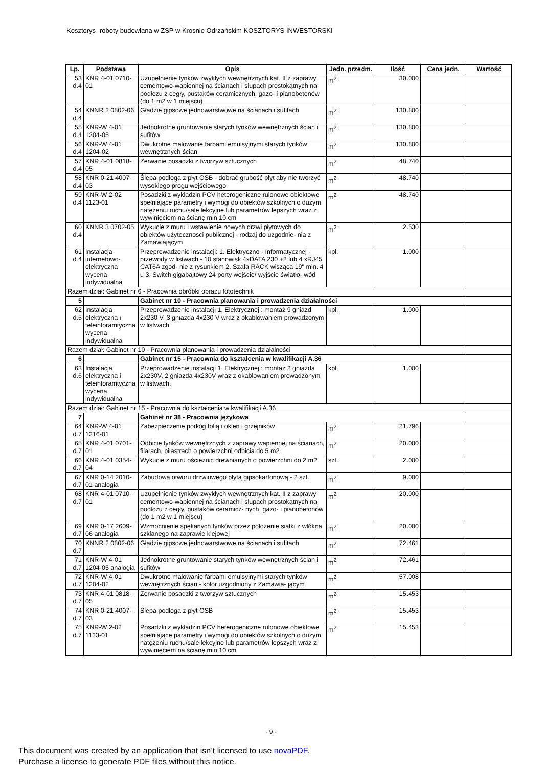Kosztorys -roboty budowlana w ZSP w Krosnie Odrzańskim KOSZTORYS INWESTORSKI
| Lp. | Podstawa | Opis | Jedn. przedm. | Ilość | Cena jedn. | Wartość |
| --- | --- | --- | --- | --- | --- | --- |
| 53 d.4 | KNR 4-01 0710-01 | Uzupełnienie tynków zwykłych wewnętrznych kat. II z zaprawy cementowo-wapiennej na ścianach i słupach prostokątnych na podłożu z cegły, pustaków ceramicznych, gazo- i pianobetonów (do 1 m2 w 1 miejscu) | m<sup>2</sup> | 30.000 | | |
| 54 d.4 | KNNR 2 0802-06 | Gładzie gipsowe jednowarstwowe na ścianach i sufitach | m<sup>2</sup> | 130.800 | | |
| 55 d.4 | KNR-W 4-01 1204-05 | Jednokrotne gruntowanie starych tynków wewnętrznych ścian i sufitów | m<sup>2</sup> | 130.800 | | |
| 56 d.4 | KNR-W 4-01 1204-02 | Dwukrotne malowanie farbami emulsyjnymi starych tynków wewnętrznych ścian | m<sup>2</sup> | 130.800 | | |
| 57 d.4 | KNR 4-01 0818-05 | Zerwanie posadzki z tworzyw sztucznych | m<sup>2</sup> | 48.740 | | |
| 58 d.4 | KNR 0-21 4007-03 | Ślepa podłoga z płyt OSB - dobrać grubość płyt aby nie tworzyć wysokiego progu wejściowego | m<sup>2</sup> | 48.740 | | |
| 59 d.4 | KNR-W 2-02 1123-01 | Posadzki z wykładzin PCV heterogeniczne rulonowe obiektowe spełniające parametry i wymogi do obiektów szkolnych o dużym natężeniu ruchu/sale lekcyjne lub parametrów lepszych wraz z wywinięciem na ścianę min 10 cm | m<sup>2</sup> | 48.740 | | |
| 60 d.4 | KNNR 3 0702-05 | Wykucie z muru i wstawienie nowych drzwi płytowych do obiektów użytecznosci publicznej - rodzaj do uzgodnie- nia z Zamawiającym | m<sup>2</sup> | 2.530 | | |
| 61 d.4 | Instalacja internetowo-elektryczna wycena indywidualna | Przeprowadzenie instalacji: 1. Elektryczno - Informatycznej - przewody w listwach - 10 stanowisk 4xDATA 230 +2 lub 4 xRJ45 CAT6A zgod- nie z rysunkiem 2. Szafa RACK wisząca 19" min. 4 u 3. Switch gigabajtowy 24 porty wejście/ wyjście światło- wód | kpl. | 1.000 | | |
| Razem dział: Gabinet nr 6 - Pracownia obróbki obrazu fototechnik | | | | | | |
| 5 | | Gabinet nr 10 - Pracownia planowania i prowadzenia działalności | | | | |
| 62 d.5 | Instalacja elektryczna i teleinforamtyczna wycena indywidualna | Przeprowadzenie instalacji 1. Elektrycznej : montaż 9 gniazd 2x230 V, 3 gniazda 4x230 V wraz z okablowaniem prowadzonym w listwach | kpl. | 1.000 | | |
| Razem dział: Gabinet nr 10 - Pracownia planowania i prowadzenia działalności | | | | | | |
| 6 | | Gabinet nr 15 - Pracownia do kształcenia w kwalifikacji A.36 | | | | |
| 63 d.6 | Instalacja elektryczna i teleinforamtyczna wycena indywidualna | Przeprowadzenie instalacji 1. Elektrycznej : montaż 2 gniazda 2x230V, 2 gniazda 4x230V wraz z okablowaniem prowadzonym w listwach. | kpl. | 1.000 | | |
| Razem dział: Gabinet nr 15 - Pracownia do kształcenia w kwalifikacji A.36 | | | | | | |
| 7 | | Gabinet nr 38 - Pracownia językowa | | | | |
| 64 d.7 | KNR-W 4-01 1216-01 | Zabezpieczenie podłóg folią i okien i grzejników | m<sup>2</sup> | 21.796 | | |
| 65 d.7 | KNR 4-01 0701-01 | Odbicie tynków wewnętrznych z zaprawy wapiennej na ścianach, filarach, pilastrach o powierzchni odbicia do 5 m2 | m<sup>2</sup> | 20.000 | | |
| 66 d.7 | KNR 4-01 0354-04 | Wykucie z muru ościeżnic drewnianych o powierzchni do 2 m2 | szt. | 2.000 | | |
| 67 d.7 | KNR 0-14 2010-01 analogia | Zabudowa otworu drzwiowego płytą gipsokartonową - 2 szt. | m<sup>2</sup> | 9.000 | | |
| 68 d.7 | KNR 4-01 0710-01 | Uzupełnienie tynków zwykłych wewnętrznych kat. II z zaprawy cementowo-wapiennej na ścianach i słupach prostokątnych na podłożu z cegły, pustaków ceramicz- nych, gazo- i pianobetonów (do 1 m2 w 1 miejscu) | m<sup>2</sup> | 20.000 | | |
| 69 d.7 | KNR 0-17 2609-06 analogia | Wzmocnienie spękanych tynków przez położenie siatki z włókna szklanego na zaprawie klejowej | m<sup>2</sup> | 20.000 | | |
| 70 d.7 | KNNR 2 0802-06 | Gładzie gipsowe jednowarstwowe na ścianach i sufitach | m<sup>2</sup> | 72.461 | | |
| 71 d.7 | KNR-W 4-01 1204-05 analogia | Jednokrotne gruntowanie starych tynków wewnętrznych ścian i sufitów | m<sup>2</sup> | 72.461 | | |
| 72 d.7 | KNR-W 4-01 1204-02 | Dwukrotne malowanie farbami emulsyjnymi starych tynków wewnętrznych ścian - kolor uzgodniony z Zamawia- jącym | m<sup>2</sup> | 57.008 | | |
| 73 d.7 | KNR 4-01 0818-05 | Zerwanie posadzki z tworzyw sztucznych | m<sup>2</sup> | 15.453 | | |
| 74 d.7 | KNR 0-21 4007-03 | Ślepa podłoga z płyt OSB | m<sup>2</sup> | 15.453 | | |
| 75 d.7 | KNR-W 2-02 1123-01 | Posadzki z wykładzin PCV heterogeniczne rulonowe obiektowe spełniające parametry i wymogi do obiektów szkolnych o dużym natężeniu ruchu/sale lekcyjne lub parametrów lepszych wraz z wywinięciem na ścianę min 10 cm | m<sup>2</sup> | 15.453 | | |
- 9 -
This document was created by an application that isn’t licensed to use novaPDF.
Purchase a license to generate PDF files without this notice.